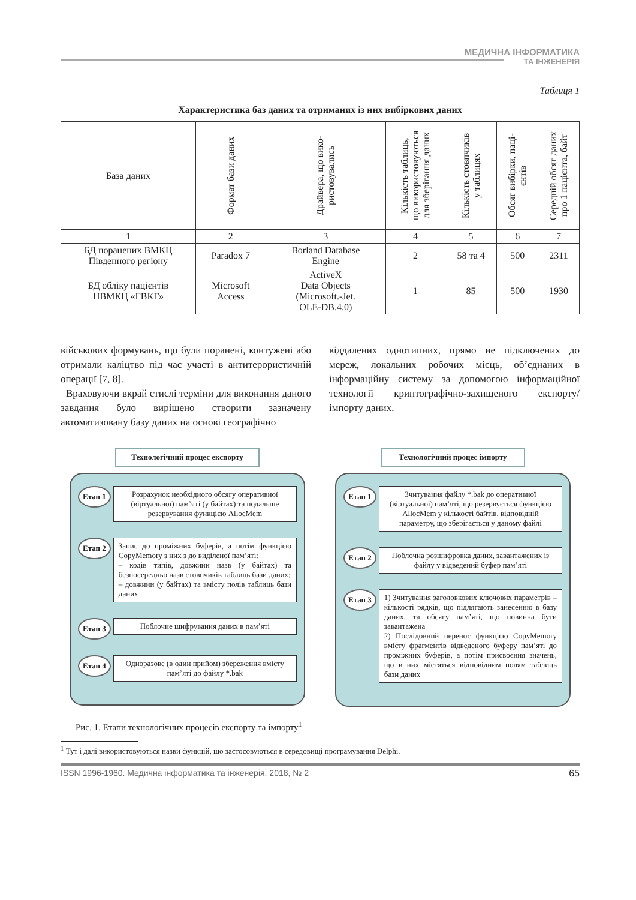МЕДИЧНА ІНФОРМАТИКА
ТА ІНЖЕНЕРІЯ
Таблиця 1
Характеристика баз даних та отриманих із них вибіркових даних
| База даних | Формат бази даних | Драйвера, що вико- ристовувались | Кількість таблиць, що використовуються для зберігання даних | Кількість стовпчиків у таблицях | Обсяг вибірки, паці- єнтів | Середній обсяг даних про 1 пацієнта, байт |
| --- | --- | --- | --- | --- | --- | --- |
| 1 | 2 | 3 | 4 | 5 | 6 | 7 |
| БД поранених ВМКЦ Південного регіону | Paradox 7 | Borland Database Engine | 2 | 58 та 4 | 500 | 2311 |
| БД обліку пацієнтів НВМКЦ «ГВКГ» | Microsoft Access | ActiveX Data Objects (Microsoft.-Jet. OLE-DB.4.0) | 1 | 85 | 500 | 1930 |
військових формувань, що були поранені, контужені або отримали каліцтво під час участі в антитерористичній операції [7, 8].
Враховуючи вкрай стислі терміни для виконання даного завдання було вирішено створити зазначену автоматизовану базу даних на основі географічно
віддалених однотипних, прямо не підключених до мереж, локальних робочих місць, об’єднаних в інформаційну систему за допомогою інформаційної технології криптографічно-захищеного експорту/ імпорту даних.
Технологічний процес експорту
Етап 1
Розрахунок необхідного обсягу оперативної (віртуальної) пам’яті (у байтах) та подальше резервування функцією AllocMem
Етап 2
Запис до проміжних буферів, а потім функцією CopyMemory з них з до виділеної пам’яті:
– кодів типів, довжини назв (у байтах) та безпосередньо назв стовпчиків таблиць бази даних;
– довжини (у байтах) та вмісту полів таблиць бази даних
Етап 3
Поблочне шифрування даних в пам’яті
Етап 4
Одноразове (в один прийом) збереження вмісту пам’яті до файлу *.bak
Технологічний процес імпорту
Етап 1
Зчитування файлу *.bak до оперативної (віртуальної) пам’яті, що резервується функцією AllocMem у кількості байтів, відповідній параметру, що зберігається у даному файлі
Етап 2
Поблочна розшифровка даних, завантажених із файлу у відведений буфер пам’яті
Етап 3
1) Зчитування заголовкових ключових параметрів – кількості рядків, що підлягають занесенню в базу даних, та обсягу пам’яті, що повинна бути завантажена
2) Послідовний перенос функцією CopyMemory вмісту фрагментів відведеного буферу пам’яті до проміжних буферів, а потім присвоєння значень, що в них містяться відповідним полям таблиць бази даних
Рис. 1. Етапи технологічних процесів експорту та імпорту<sup>1</sup>
<sup>1</sup> Тут і далі використовуються назви функцій, що застосовуються в середовищі програмування Delphi.
ISSN 1996-1960. Медична інформатика та інженерія. 2018, № 2 65